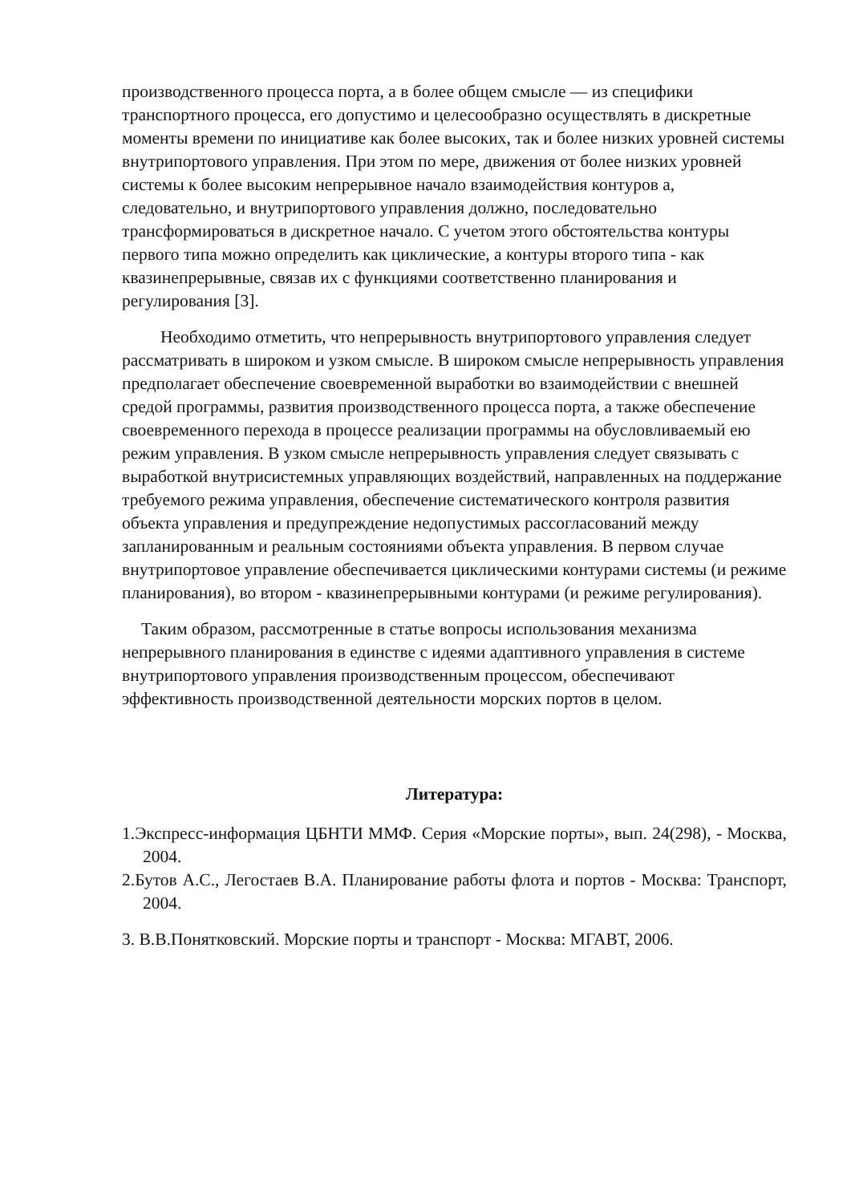производственного процесса порта, а в более общем смысле — из специфики транспортного процесса, его допустимо и целесообразно осуществлять в дискретные моменты времени по инициативе как более высоких, так и более низких уровней системы внутрипортового управления. При этом по мере, движения от более низких уровней системы к более высоким непрерывное начало взаимодействия контуров а, следовательно, и внутрипортового управления должно, последовательно трансформироваться в дискретное начало. С учетом этого обстоятельства контуры первого типа можно определить как циклические, а контуры второго типа - как квазинепрерывные, связав их с функциями соответственно планирования и регулирования [3].
Необходимо отметить, что непрерывность внутрипортового управления следует рассматривать в широком и узком смысле. В широком смысле непрерывность управления предполагает обеспечение своевременной выработки во взаимодействии с внешней средой программы, развития производственного процесса порта, а также обеспечение своевременного перехода в процессе реализации программы на обусловливаемый ею режим управления. В узком смысле непрерывность управления следует связывать с выработкой внутрисистемных управляющих воздействий, направленных на поддержание требуемого режима управления, обеспечение систематического контроля развития объекта управления и предупреждение недопустимых рассогласований между запланированным и реальным состояниями объекта управления. В первом случае внутрипортовое управление обеспечивается циклическими контурами системы (и режиме планирования), во втором - квазинепрерывными контурами (и режиме регулирования).
Таким образом, рассмотренные в статье вопросы использования механизма непрерывного планирования в единстве с идеями адаптивного управления в системе внутрипортового управления производственным процессом, обеспечивают эффективность производственной деятельности морских портов в целом.
Литература:
1.Экспресс-информация ЦБНТИ ММФ. Серия «Морские порты», вып. 24(298), - Москва, 2004.
2.Бутов А.С., Легостаев В.А. Планирование работы флота и портов - Москва: Транспорт, 2004.
3. В.В.Понятковский. Морские порты и транспорт - Москва: МГАВТ, 2006.